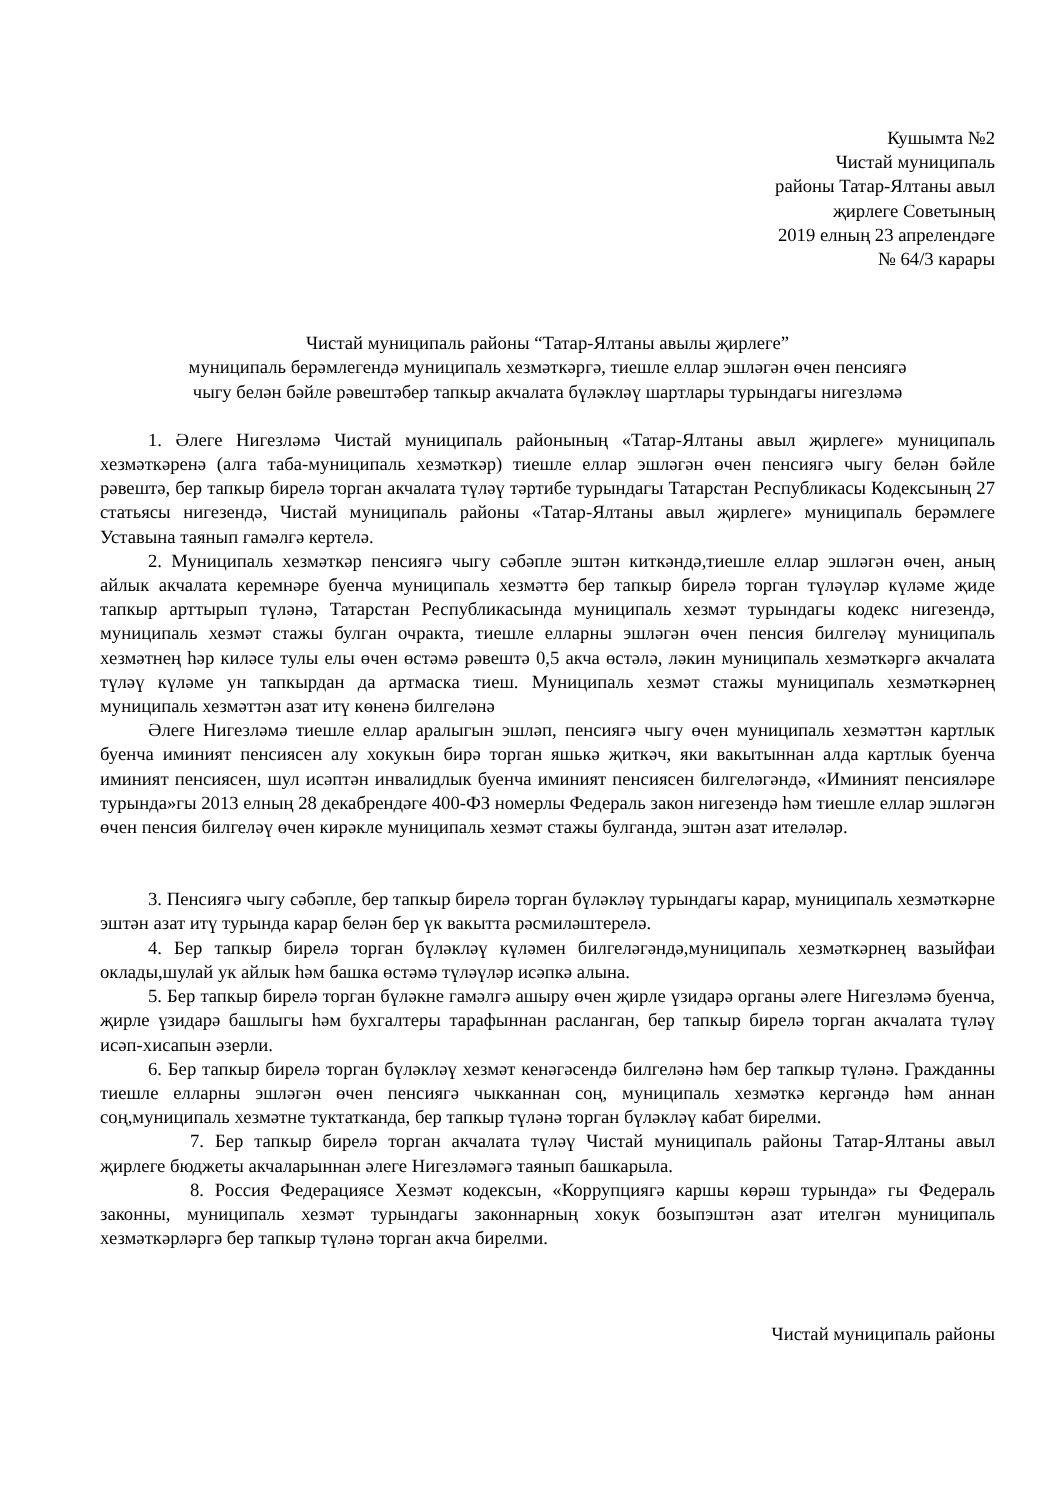Кушымта №2
Чистай муниципаль
районы Татар-Ялтаны авыл
җирлеге Советының
2019 елның 23 апрелендәге
№ 64/3 карары
Чистай муниципаль районы “Татар-Ялтаны авылы җирлеге”
муниципаль берәмлегендә муниципаль хезмәткәргә, тиешле еллар эшләгән өчен пенсиягә
чыгу белән бәйле рәвештәбер тапкыр акчалата бүләкләү шартлары турындагы нигезләмә
1. Әлеге Нигезләмә Чистай муниципаль районының «Татар-Ялтаны авыл җирлеге» муниципаль хезмәткәренә (алга таба-муниципаль хезмәткәр) тиешле еллар эшләгән өчен пенсиягә чыгу белән бәйле рәвештә, бер тапкыр бирелә торган акчалата түләү тәртибе турындагы Татарстан Республикасы Кодексының 27 статьясы нигезендә, Чистай муниципаль районы «Татар-Ялтаны авыл җирлеге» муниципаль берәмлеге Уставына таянып гамәлгә кертелә.
2. Муниципаль хезмәткәр пенсиягә чыгу сәбәпле эштән киткәндә,тиешле еллар эшләгән өчен, аның айлык акчалата керемнәре буенча муниципаль хезмәттә бер тапкыр бирелә торган түләүләр күләме җиде тапкыр арттырып түләнә, Татарстан Республикасында муниципаль хезмәт турындагы кодекс нигезендә, муниципаль хезмәт стажы булган очракта, тиешле елларны эшләгән өчен пенсия билгеләү муниципаль хезмәтнең һәр киләсе тулы елы өчен өстәмә рәвештә 0,5 акча өстәлә, ләкин муниципаль хезмәткәргә акчалата түләү күләме ун тапкырдан да артмаска тиеш. Муниципаль хезмәт стажы муниципаль хезмәткәрнең муниципаль хезмәттән азат итү көненә билгеләнә
Әлеге Нигезләмә тиешле еллар аралыгын эшләп, пенсиягә чыгу өчен муниципаль хезмәттән картлык буенча иминият пенсиясен алу хокукын бирә торган яшькә җиткәч, яки вакытыннан алда картлык буенча иминият пенсиясен, шул исәптән инвалидлык буенча иминият пенсиясен билгеләгәндә, «Иминият пенсияләре турында»гы 2013 елның 28 декабрендәге 400-ФЗ номерлы Федераль закон нигезендә һәм тиешле еллар эшләгән өчен пенсия билгеләү өчен кирәкле муниципаль хезмәт стажы булганда, эштән азат ителәләр.
3. Пенсиягә чыгу сәбәпле, бер тапкыр бирелә торган бүләкләү турындагы карар, муниципаль хезмәткәрне эштән азат итү турында карар белән бер үк вакытта рәсмиләштерелә.
4. Бер тапкыр бирелә торган бүләкләү күләмен билгеләгәндә,муниципаль хезмәткәрнең вазыйфаи оклады,шулай ук айлык һәм башка өстәмә түләүләр исәпкә алына.
5. Бер тапкыр бирелә торган бүләкне гамәлгә ашыру өчен җирле үзидарә органы әлеге Нигезләмә буенча, җирле үзидарә башлыгы һәм бухгалтеры тарафыннан расланган, бер тапкыр бирелә торган акчалата түләү исәп-хисапын әзерли.
6. Бер тапкыр бирелә торган бүләкләү хезмәт кенәгәсендә билгеләнә һәм бер тапкыр түләнә. Гражданны тиешле елларны эшләгән өчен пенсиягә чыкканнан соң, муниципаль хезмәткә кергәндә һәм аннан соң,муниципаль хезмәтне туктатканда, бер тапкыр түләнә торган бүләкләү кабат бирелми.
7. Бер тапкыр бирелә торган акчалата түләү Чистай муниципаль районы Татар-Ялтаны авыл җирлеге бюджеты акчаларыннан әлеге Нигезләмәгә таянып башкарыла.
8. Россия Федерациясе Хезмәт кодексын, «Коррупциягә каршы көрәш турында» гы Федераль законны, муниципаль хезмәт турындагы законнарның хокук бозыпэштән азат ителгән муниципаль хезмәткәрләргә бер тапкыр түләнә торган акча бирелми.
Чистай муниципаль районы